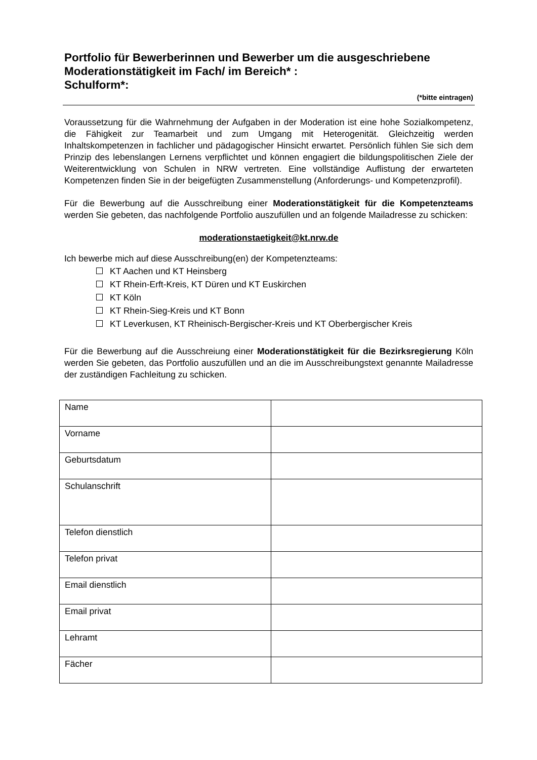Portfolio für Bewerberinnen und Bewerber um die ausgeschriebene
Moderationstätigkeit im Fach/ im Bereich* :
Schulform*:
(*bitte eintragen)
Voraussetzung für die Wahrnehmung der Aufgaben in der Moderation ist eine hohe Sozialkompetenz, die Fähigkeit zur Teamarbeit und zum Umgang mit Heterogenität. Gleichzeitig werden Inhaltskompetenzen in fachlicher und pädagogischer Hinsicht erwartet. Persönlich fühlen Sie sich dem Prinzip des lebenslangen Lernens verpflichtet und können engagiert die bildungspolitischen Ziele der Weiterentwicklung von Schulen in NRW vertreten. Eine vollständige Auflistung der erwarteten Kompetenzen finden Sie in der beigefügten Zusammenstellung (Anforderungs- und Kompetenzprofil).
Für die Bewerbung auf die Ausschreibung einer Moderationstätigkeit für die Kompetenzteams werden Sie gebeten, das nachfolgende Portfolio auszufüllen und an folgende Mailadresse zu schicken:
moderationstaetigkeit@kt.nrw.de
Ich bewerbe mich auf diese Ausschreibung(en) der Kompetenzteams:
KT Aachen und KT Heinsberg
KT Rhein-Erft-Kreis, KT Düren und KT Euskirchen
KT Köln
KT Rhein-Sieg-Kreis und KT Bonn
KT Leverkusen, KT Rheinisch-Bergischer-Kreis und KT Oberbergischer Kreis
Für die Bewerbung auf die Ausschreiung einer Moderationstätigkeit für die Bezirksregierung Köln werden Sie gebeten, das Portfolio auszufüllen und an die im Ausschreibungstext genannte Mailadresse der zuständigen Fachleitung zu schicken.
| Name | |
| Vorname | |
| Geburtsdatum | |
| Schulanschrift | |
| Telefon dienstlich | |
| Telefon privat | |
| Email dienstlich | |
| Email privat | |
| Lehramt | |
| Fächer | |